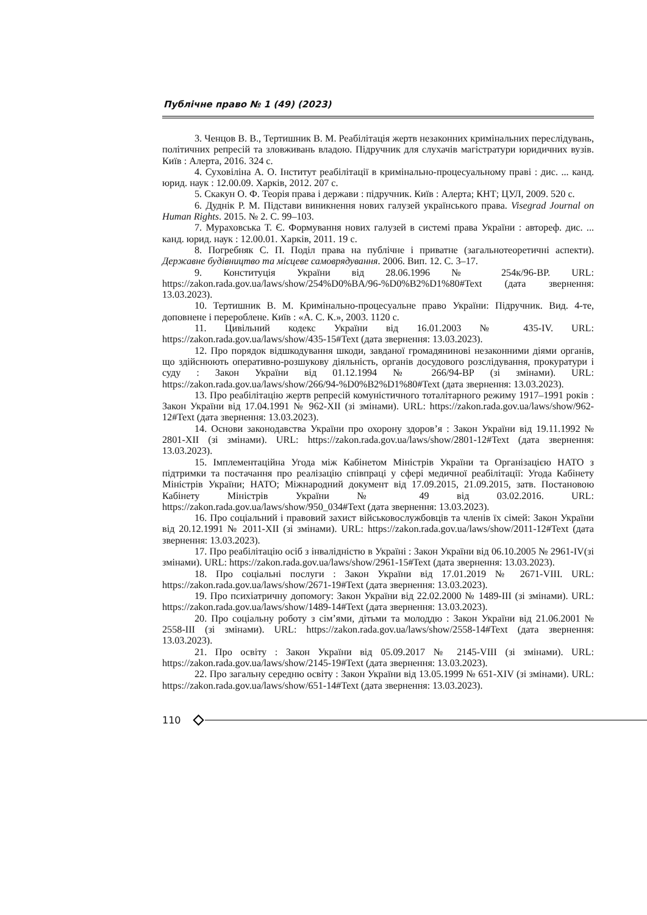Публічне право № 1 (49) (2023)
3. Ченцов В. В., Тертишник В. М. Реабілітація жертв незаконних кримінальних переслідувань, політичних репресій та зловживань владою. Підручник для слухачів магістратури юридичних вузів. Київ : Алерта, 2016. 324 с.
4. Суховіліна А. О. Інститут реабілітації в кримінально-процесуальному праві : дис. ... канд. юрид. наук : 12.00.09. Харків, 2012. 207 с.
5. Скакун О. Ф. Теорія права і держави : підручник. Київ : Алерта; КНТ; ЦУЛ, 2009. 520 с.
6. Дуднік Р. М. Підстави виникнення нових галузей українського права. Visegrad Journal on Human Rights. 2015. № 2. С. 99–103.
7. Мураховська Т. Є. Формування нових галузей в системі права України : автореф. дис. ... канд. юрид. наук : 12.00.01. Харків, 2011. 19 с.
8. Погребняк С. П. Поділ права на публічне і приватне (загальнотеоретичні аспекти). Державне будівництво та місцеве самоврядування. 2006. Вип. 12. С. 3–17.
9. Конституція України від 28.06.1996 № 254к/96-ВР. URL: https://zakon.rada.gov.ua/laws/show/254%D0%BA/96-%D0%B2%D1%80#Text (дата звернення: 13.03.2023).
10. Тертишник В. М. Кримінально-процесуальне право України: Підручник. Вид. 4-те, доповнене і перероблене. Київ : «А. С. К.», 2003. 1120 с.
11. Цивільний кодекс України від 16.01.2003 № 435-IV. URL: https://zakon.rada.gov.ua/laws/show/435-15#Text (дата звернення: 13.03.2023).
12. Про порядок відшкодування шкоди, завданої громадянинові незаконними діями органів, що здійснюють оперативно-розшукову діяльність, органів досудового розслідування, прокуратури і суду : Закон України від 01.12.1994 № 266/94-ВР (зі змінами). URL: https://zakon.rada.gov.ua/laws/show/266/94-%D0%B2%D1%80#Text (дата звернення: 13.03.2023).
13. Про реабілітацію жертв репресій комуністичного тоталітарного режиму 1917–1991 років : Закон України від 17.04.1991 № 962-XII (зі змінами). URL: https://zakon.rada.gov.ua/laws/show/962-12#Text (дата звернення: 13.03.2023).
14. Основи законодавства України про охорону здоров’я : Закон України від 19.11.1992 № 2801-XII (зі змінами). URL: https://zakon.rada.gov.ua/laws/show/2801-12#Text (дата звернення: 13.03.2023).
15. Імплементаційна Угода між Кабінетом Міністрів України та Організацією НАТО з підтримки та постачання про реалізацію співпраці у сфері медичної реабілітації: Угода Кабінету Міністрів України; НАТО; Міжнародний документ від 17.09.2015, 21.09.2015, затв. Постановою Кабінету Міністрів України № 49 від 03.02.2016. URL: https://zakon.rada.gov.ua/laws/show/950_034#Text (дата звернення: 13.03.2023).
16. Про соціальний і правовий захист військовослужбовців та членів їх сімей: Закон України від 20.12.1991 № 2011-XII (зі змінами). URL: https://zakon.rada.gov.ua/laws/show/2011-12#Text (дата звернення: 13.03.2023).
17. Про реабілітацію осіб з інвалідністю в Україні : Закон України від 06.10.2005 № 2961-IV(зі змінами). URL: https://zakon.rada.gov.ua/laws/show/2961-15#Text (дата звернення: 13.03.2023).
18. Про соціальні послуги : Закон України від 17.01.2019 № 2671-VIII. URL: https://zakon.rada.gov.ua/laws/show/2671-19#Text (дата звернення: 13.03.2023).
19. Про психіатричну допомогу: Закон України від 22.02.2000 № 1489-III (зі змінами). URL: https://zakon.rada.gov.ua/laws/show/1489-14#Text (дата звернення: 13.03.2023).
20. Про соціальну роботу з сім’ями, дітьми та молоддю : Закон України від 21.06.2001 № 2558-III (зі змінами). URL: https://zakon.rada.gov.ua/laws/show/2558-14#Text (дата звернення: 13.03.2023).
21. Про освіту : Закон України від 05.09.2017 № 2145-VIII (зі змінами). URL: https://zakon.rada.gov.ua/laws/show/2145-19#Text (дата звернення: 13.03.2023).
22. Про загальну середню освіту : Закон України від 13.05.1999 № 651-XIV (зі змінами). URL: https://zakon.rada.gov.ua/laws/show/651-14#Text (дата звернення: 13.03.2023).
110